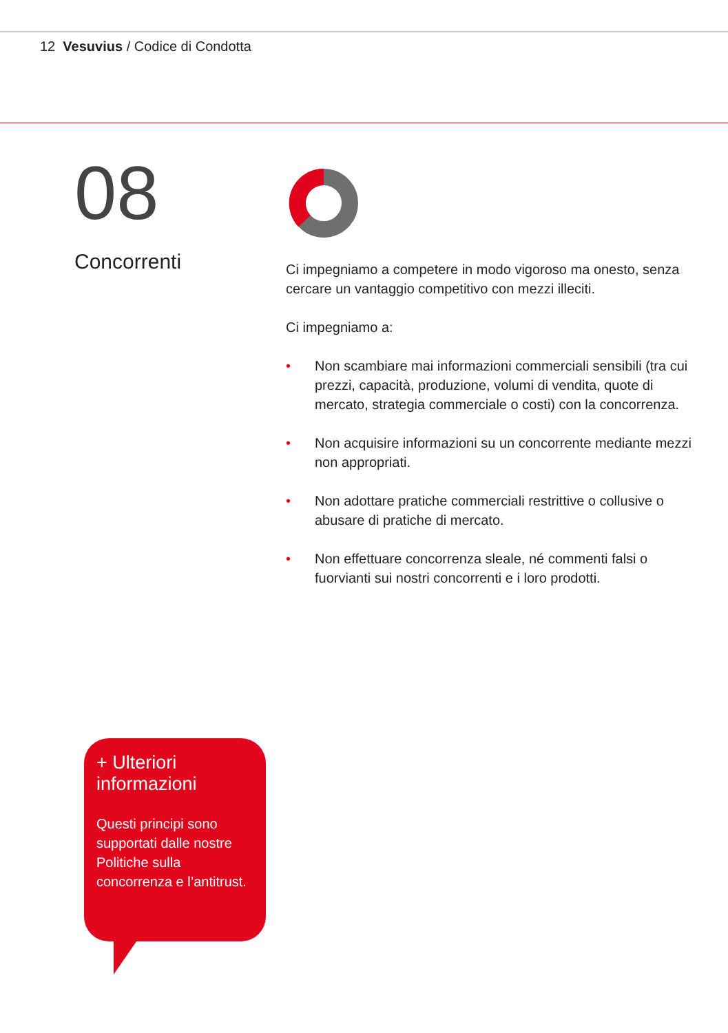12 Vesuvius / Codice di Condotta
08
Concorrenti
Ci impegniamo a competere in modo vigoroso ma onesto, senza cercare un vantaggio competitivo con mezzi illeciti.
Ci impegniamo a:
• Non scambiare mai informazioni commerciali sensibili (tra cui prezzi, capacità, produzione, volumi di vendita, quote di mercato, strategia commerciale o costi) con la concorrenza.
• Non acquisire informazioni su un concorrente mediante mezzi non appropriati.
• Non adottare pratiche commerciali restrittive o collusive o abusare di pratiche di mercato.
• Non effettuare concorrenza sleale, né commenti falsi o fuorvianti sui nostri concorrenti e i loro prodotti.
+ Ulteriori informazioni
Questi principi sono supportati dalle nostre Politiche sulla concorrenza e l’antitrust.